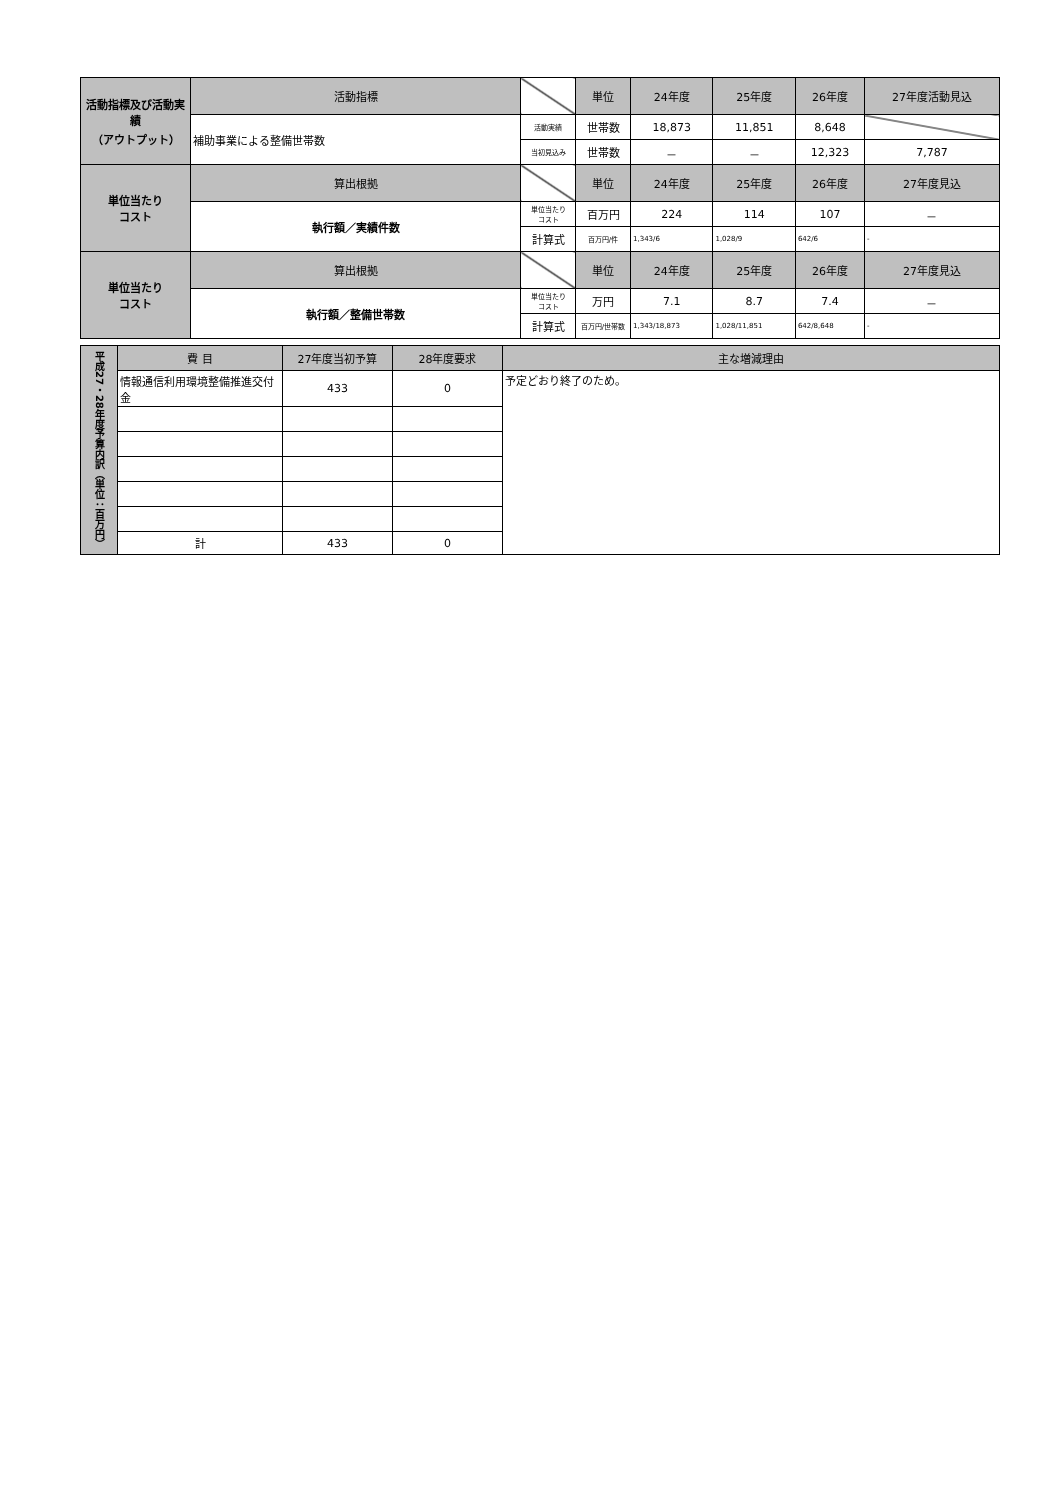| 活動指標及び活動実績 （アウトプット） | 活動指標 | | 単位 | 24年度 | 25年度 | 26年度 | 27年度活動見込 |
| | 補助事業による整備世帯数 | 活動実績 | 世帯数 | 18,873 | 11,851 | 8,648 | |
| | | 当初見込み | 世帯数 | － | － | 12,323 | 7,787 |
| 単位当たり コスト | 算出根拠 | | 単位 | 24年度 | 25年度 | 26年度 | 27年度見込 |
| | 執行額／実績件数 | 単位当たり コスト | 百万円 | 224 | 114 | 107 | － |
| | | 計算式 | 百万円/件 | 1,343/6 | 1,028/9 | 642/6 | - |
| 単位当たり コスト | 算出根拠 | | 単位 | 24年度 | 25年度 | 26年度 | 27年度見込 |
| | 執行額／整備世帯数 | 単位当たり コスト | 万円 | 7.1 | 8.7 | 7.4 | － |
| | | 計算式 | 百万円/世帯数 | 1,343/18,873 | 1,028/11,851 | 642/8,648 | - |
| 平成27・28年度予算内訳（単位：百万円） | 費 目 | 27年度当初予算 | 28年度要求 | 主な増減理由 |
| --- | --- | --- | --- | --- |
| | 情報通信利用環境整備推進交付金 | 433 | 0 | 予定どおり終了のため。 |
| | 計 | 433 | 0 | |